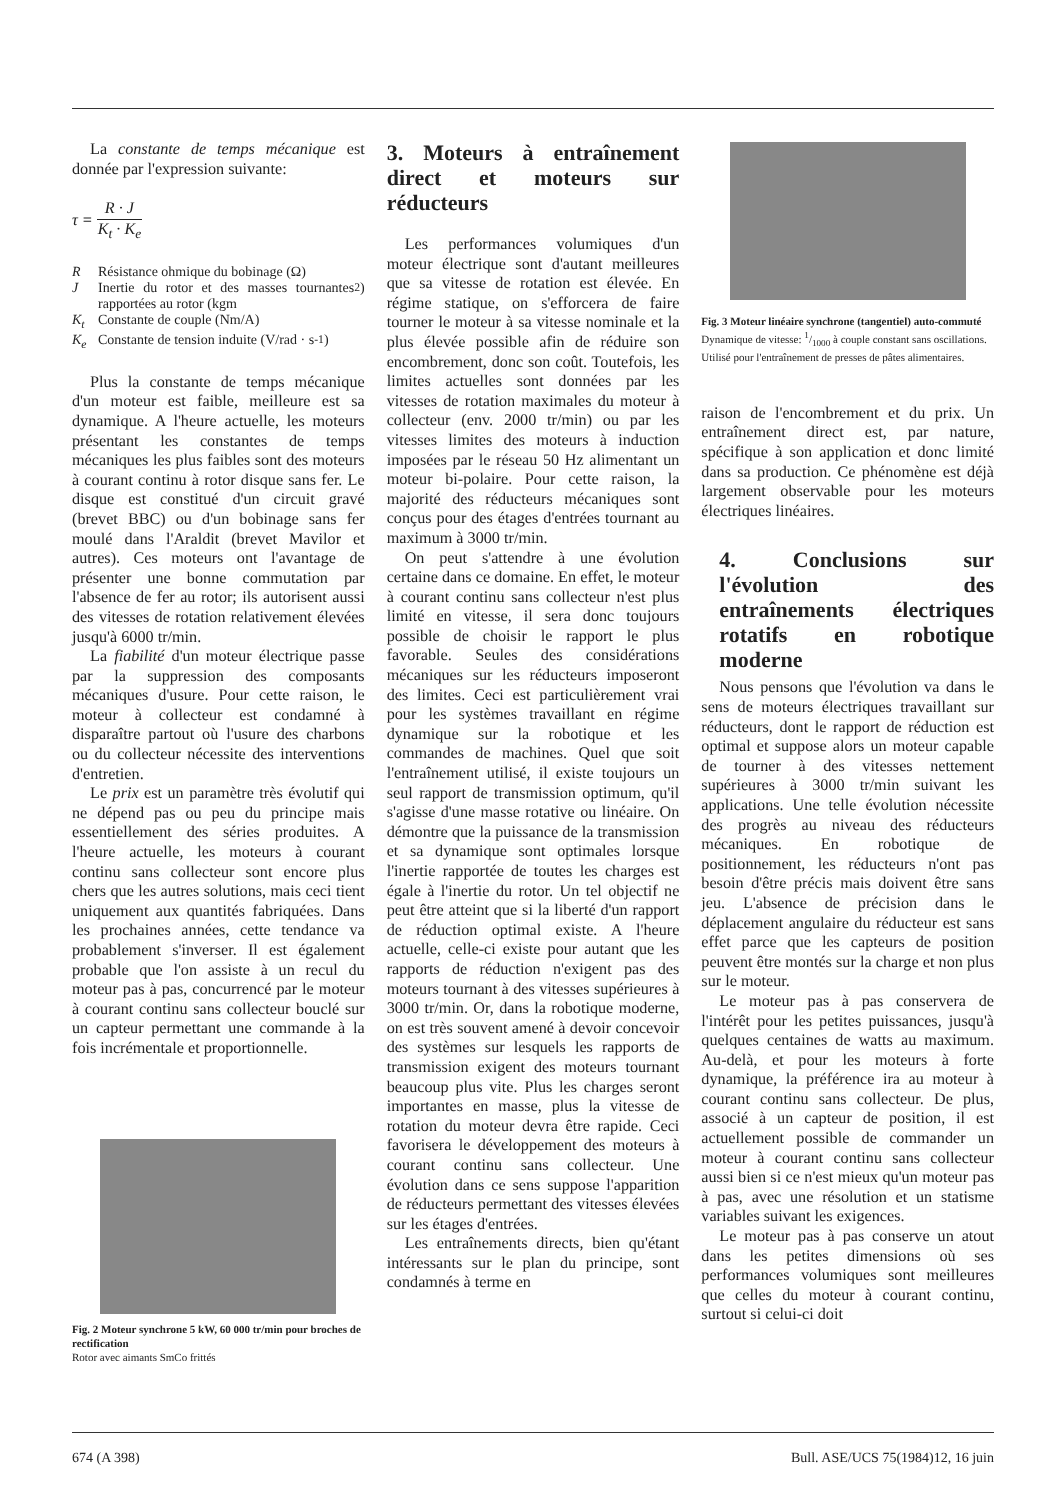La constante de temps mécanique est donnée par l'expression suivante:
τ = R · J K<sub>t</sub> · K<sub>e</sub>
R Résistance ohmique du bobinage (Ω)
J Inertie du rotor et des masses tournantes rapportées au rotor (kgm<sup>2</sup>)
K<sub>t</sub> Constante de couple (Nm/A)
K<sub>e</sub> Constante de tension induite (V/rad · s<sup>-1</sup>)
Plus la constante de temps mécanique d'un moteur est faible, meilleure est sa dynamique. A l'heure actuelle, les moteurs présentant les constantes de temps mécaniques les plus faibles sont des moteurs à courant continu à rotor disque sans fer. Le disque est constitué d'un circuit gravé (brevet BBC) ou d'un bobinage sans fer moulé dans l'Araldit (brevet Mavilor et autres). Ces moteurs ont l'avantage de présenter une bonne commutation par l'absence de fer au rotor; ils autorisent aussi des vitesses de rotation relativement élevées jusqu'à 6000 tr/min.
La fiabilité d'un moteur électrique passe par la suppression des composants mécaniques d'usure. Pour cette raison, le moteur à collecteur est condamné à disparaître partout où l'usure des charbons ou du collecteur nécessite des interventions d'entretien.
Le prix est un paramètre très évolutif qui ne dépend pas ou peu du principe mais essentiellement des séries produites. A l'heure actuelle, les moteurs à courant continu sans collecteur sont encore plus chers que les autres solutions, mais ceci tient uniquement aux quantités fabriquées. Dans les prochaines années, cette tendance va probablement s'inverser. Il est également probable que l'on assiste à un recul du moteur pas à pas, concurrencé par le moteur à courant continu sans collecteur bouclé sur un capteur permettant une commande à la fois incrémentale et proportionnelle.
Fig. 2 Moteur synchrone 5 kW, 60 000 tr/min pour broches de rectification
Rotor avec aimants SmCo frittés
3. Moteurs à entraînement direct et moteurs sur réducteurs
Les performances volumiques d'un moteur électrique sont d'autant meilleures que sa vitesse de rotation est élevée. En régime statique, on s'efforcera de faire tourner le moteur à sa vitesse nominale et la plus élevée possible afin de réduire son encombrement, donc son coût. Toutefois, les limites actuelles sont données par les vitesses de rotation maximales du moteur à collecteur (env. 2000 tr/min) ou par les vitesses limites des moteurs à induction imposées par le réseau 50 Hz alimentant un moteur bi-polaire. Pour cette raison, la majorité des réducteurs mécaniques sont conçus pour des étages d'entrées tournant au maximum à 3000 tr/min.
On peut s'attendre à une évolution certaine dans ce domaine. En effet, le moteur à courant continu sans collecteur n'est plus limité en vitesse, il sera donc toujours possible de choisir le rapport le plus favorable. Seules des considérations mécaniques sur les réducteurs imposeront des limites. Ceci est particulièrement vrai pour les systèmes travaillant en régime dynamique sur la robotique et les commandes de machines. Quel que soit l'entraînement utilisé, il existe toujours un seul rapport de transmission optimum, qu'il s'agisse d'une masse rotative ou linéaire. On démontre que la puissance de la transmission et sa dynamique sont optimales lorsque l'inertie rapportée de toutes les charges est égale à l'inertie du rotor. Un tel objectif ne peut être atteint que si la liberté d'un rapport de réduction optimal existe. A l'heure actuelle, celle-ci existe pour autant que les rapports de réduction n'exigent pas des moteurs tournant à des vitesses supérieures à 3000 tr/min. Or, dans la robotique moderne, on est très souvent amené à devoir concevoir des systèmes sur lesquels les rapports de transmission exigent des moteurs tournant beaucoup plus vite. Plus les charges seront importantes en masse, plus la vitesse de rotation du moteur devra être rapide. Ceci favorisera le développement des moteurs à courant continu sans collecteur. Une évolution dans ce sens suppose l'apparition de réducteurs permettant des vitesses élevées sur les étages d'entrées.
Les entraînements directs, bien qu'étant intéressants sur le plan du principe, sont condamnés à terme en
Fig. 3 Moteur linéaire synchrone (tangentiel) auto-commuté
Dynamique de vitesse: 1/1000 à couple constant sans oscillations. Utilisé pour l'entraînement de presses de pâtes alimentaires.
raison de l'encombrement et du prix. Un entraînement direct est, par nature, spécifique à son application et donc limité dans sa production. Ce phénomène est déjà largement observable pour les moteurs électriques linéaires.
4. Conclusions sur l'évolution des entraînements électriques rotatifs en robotique moderne
Nous pensons que l'évolution va dans le sens de moteurs électriques travaillant sur réducteurs, dont le rapport de réduction est optimal et suppose alors un moteur capable de tourner à des vitesses nettement supérieures à 3000 tr/min suivant les applications. Une telle évolution nécessite des progrès au niveau des réducteurs mécaniques. En robotique de positionnement, les réducteurs n'ont pas besoin d'être précis mais doivent être sans jeu. L'absence de précision dans le déplacement angulaire du réducteur est sans effet parce que les capteurs de position peuvent être montés sur la charge et non plus sur le moteur.
Le moteur pas à pas conservera de l'intérêt pour les petites puissances, jusqu'à quelques centaines de watts au maximum. Au-delà, et pour les moteurs à forte dynamique, la préférence ira au moteur à courant continu sans collecteur. De plus, associé à un capteur de position, il est actuellement possible de commander un moteur à courant continu sans collecteur aussi bien si ce n'est mieux qu'un moteur pas à pas, avec une résolution et un statisme variables suivant les exigences.
Le moteur pas à pas conserve un atout dans les petites dimensions où ses performances volumiques sont meilleures que celles du moteur à courant continu, surtout si celui-ci doit
674 (A 398) Bull. ASE/UCS 75(1984)12, 16 juin